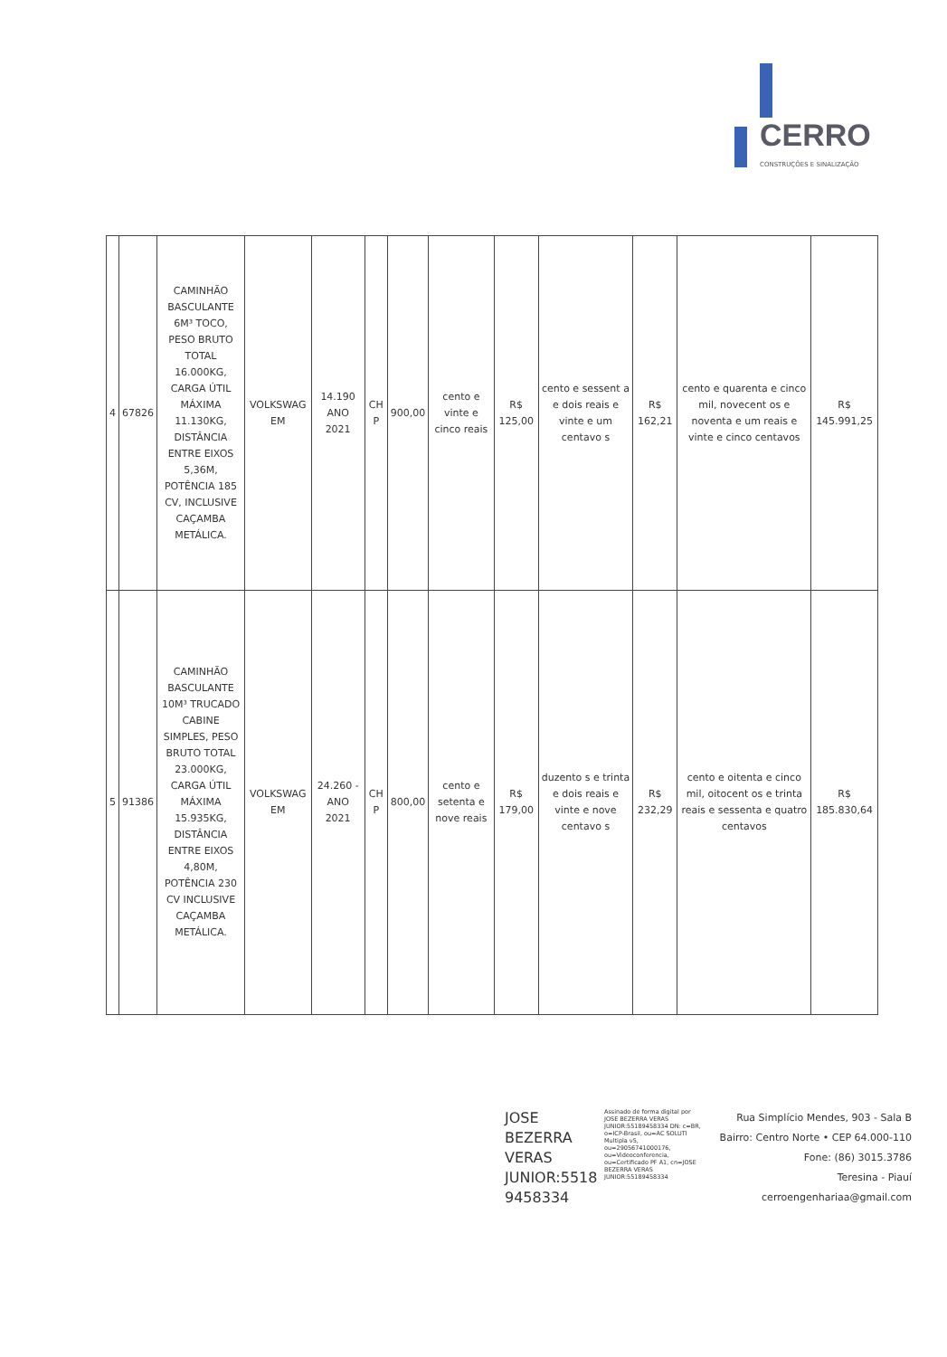CERRO
CONSTRUÇÕES E SINALIZAÇÃO
| 4 | 67826 | CAMINHÃO BASCULANTE 6M³ TOCO, PESO BRUTO TOTAL 16.000KG, CARGA ÚTIL MÁXIMA 11.130KG, DISTÂNCIA ENTRE EIXOS 5,36M, POTÊNCIA 185 CV, INCLUSIVE CAÇAMBA METÁLICA. | VOLKSWAG EM | 14.190 ANO 2021 | CH P | 900,00 | cento e vinte e cinco reais | R$ 125,00 | cento e sessent a e dois reais e vinte e um centavo s | R$ 162,21 | cento e quarenta e cinco mil, novecent os e noventa e um reais e vinte e cinco centavos | R$ 145.991,25 |
| 5 | 91386 | CAMINHÃO BASCULANTE 10M³ TRUCADO CABINE SIMPLES, PESO BRUTO TOTAL 23.000KG, CARGA ÚTIL MÁXIMA 15.935KG, DISTÂNCIA ENTRE EIXOS 4,80M, POTÊNCIA 230 CV INCLUSIVE CAÇAMBA METÁLICA. | VOLKSWAG EM | 24.260 - ANO 2021 | CH P | 800,00 | cento e setenta e nove reais | R$ 179,00 | duzento s e trinta e dois reais e vinte e nove centavo s | R$ 232,29 | cento e oitenta e cinco mil, oitocent os e trinta reais e sessenta e quatro centavos | R$ 185.830,64 |
JOSE BEZERRA VERAS JUNIOR:5518 9458334
Assinado de forma digital por JOSE BEZERRA VERAS JUNIOR:55189458334 DN: c=BR, o=ICP-Brasil, ou=AC SOLUTI Multipla v5, ou=29056741000176, ou=Videoconferencia, ou=Certificado PF A1, cn=JOSE BEZERRA VERAS JUNIOR:55189458334
Rua Simplício Mendes, 903 - Sala B
Bairro: Centro Norte • CEP 64.000-110
Fone: (86) 3015.3786
Teresina - Piauí
cerroengenhariaa@gmail.com